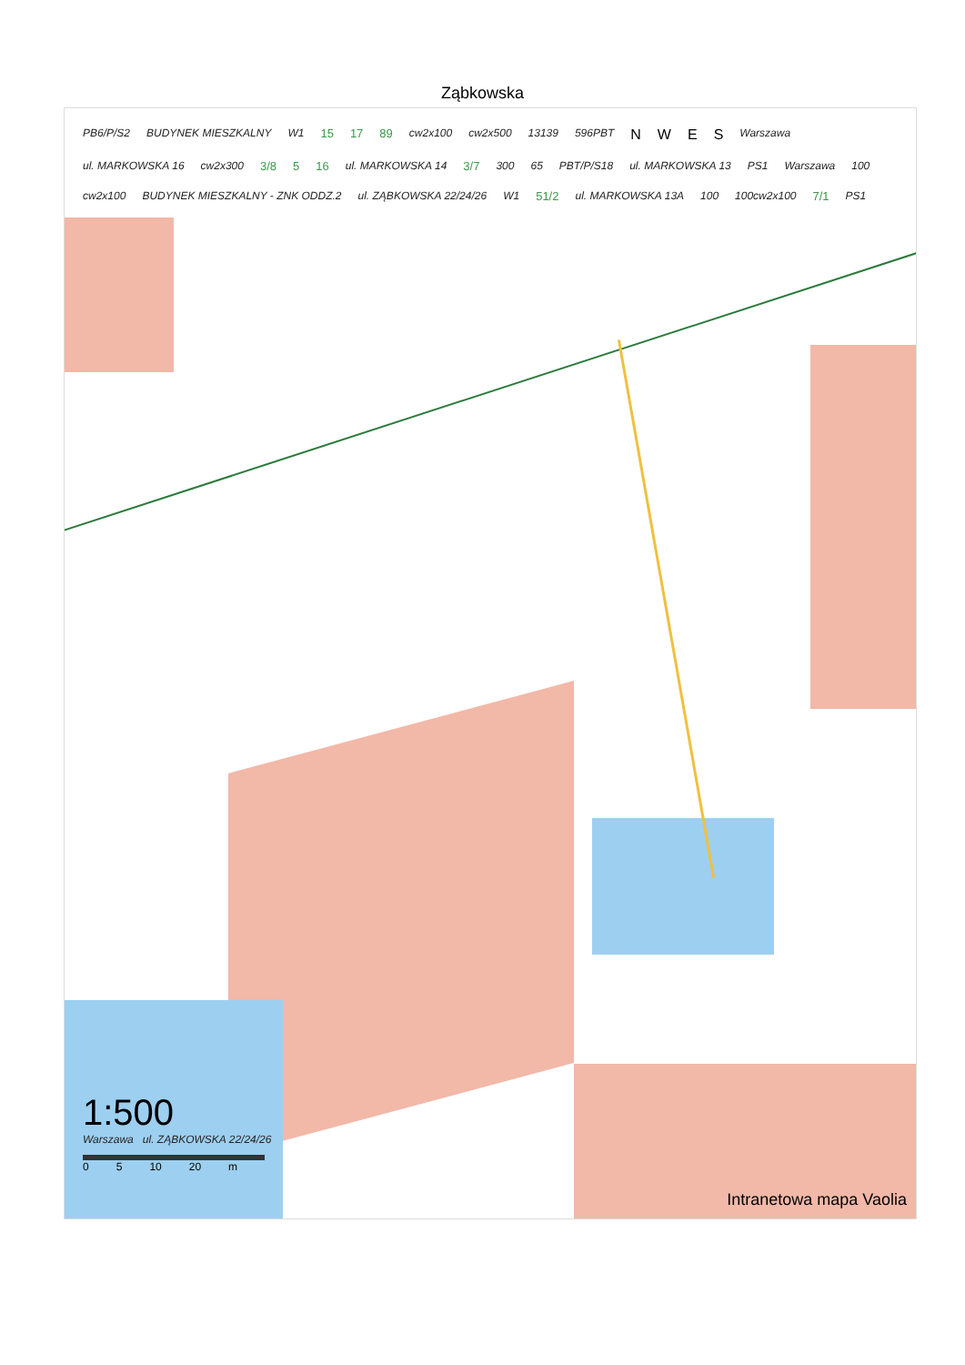Ząbkowska
PB6/P/S2 BUDYNEK MIESZKALNY W1 15 17 89 cw2x100 cw2x500 13139 596PBT N W E S Warszawa ul. MARKOWSKA 16 cw2x300 3/8 5 16 ul. MARKOWSKA 14 3/7 300 65 PBT/P/S18 ul. MARKOWSKA 13 PS1 Warszawa 100 cw2x100 BUDYNEK MIESZKALNY - ZNK ODDZ.2 ul. ZĄBKOWSKA 22/24/26 W1 51/2 ul. MARKOWSKA 13A 100 100cw2x100 7/1 PS1
1:500
Warszawa ul. ZĄBKOWSKA 22/24/26
0 5 10 20 m
Intranetowa mapa Vaolia